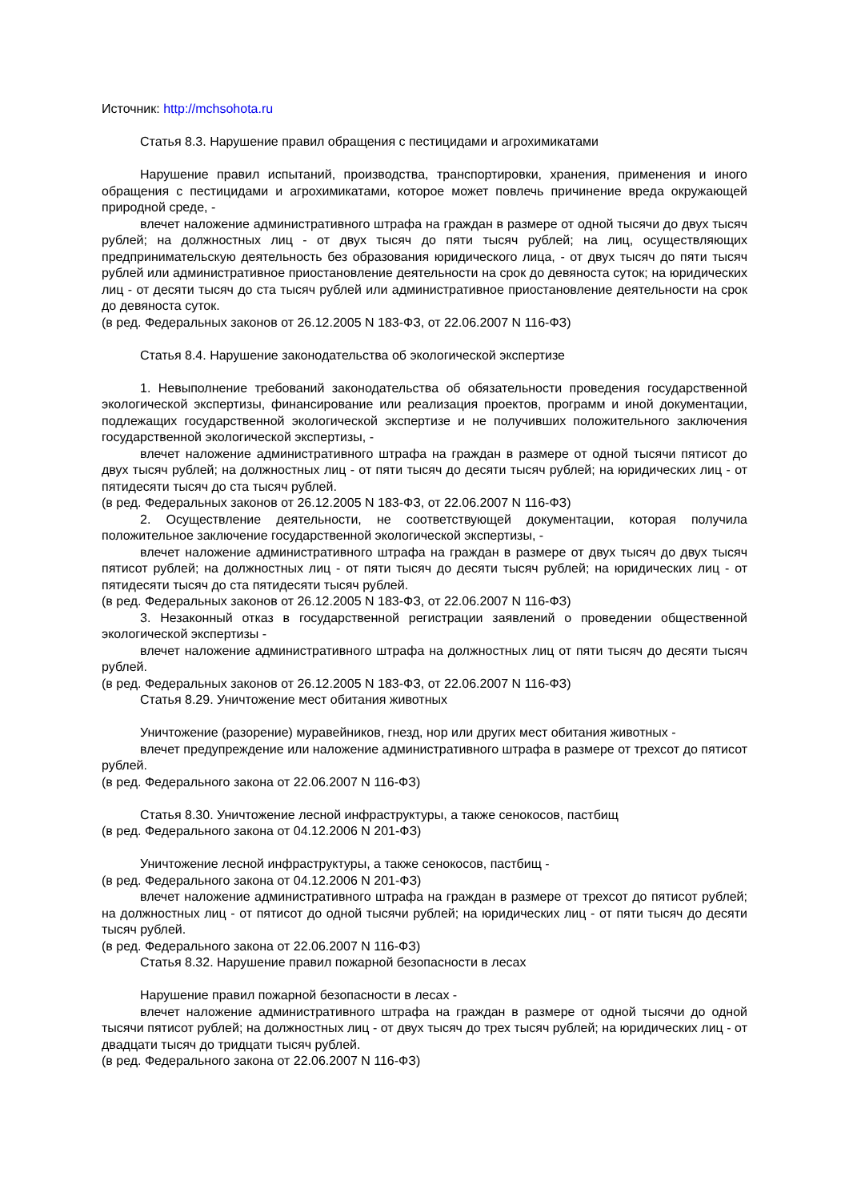Источник: http://mchsohota.ru
Статья 8.3. Нарушение правил обращения с пестицидами и агрохимикатами
Нарушение правил испытаний, производства, транспортировки, хранения, применения и иного обращения с пестицидами и агрохимикатами, которое может повлечь причинение вреда окружающей природной среде, -
влечет наложение административного штрафа на граждан в размере от одной тысячи до двух тысяч рублей; на должностных лиц - от двух тысяч до пяти тысяч рублей; на лиц, осуществляющих предпринимательскую деятельность без образования юридического лица, - от двух тысяч до пяти тысяч рублей или административное приостановление деятельности на срок до девяноста суток; на юридических лиц - от десяти тысяч до ста тысяч рублей или административное приостановление деятельности на срок до девяноста суток.
(в ред. Федеральных законов от 26.12.2005 N 183-ФЗ, от 22.06.2007 N 116-ФЗ)
Статья 8.4. Нарушение законодательства об экологической экспертизе
1. Невыполнение требований законодательства об обязательности проведения государственной экологической экспертизы, финансирование или реализация проектов, программ и иной документации, подлежащих государственной экологической экспертизе и не получивших положительного заключения государственной экологической экспертизы, -
влечет наложение административного штрафа на граждан в размере от одной тысячи пятисот до двух тысяч рублей; на должностных лиц - от пяти тысяч до десяти тысяч рублей; на юридических лиц - от пятидесяти тысяч до ста тысяч рублей.
(в ред. Федеральных законов от 26.12.2005 N 183-ФЗ, от 22.06.2007 N 116-ФЗ)
2. Осуществление деятельности, не соответствующей документации, которая получила положительное заключение государственной экологической экспертизы, -
влечет наложение административного штрафа на граждан в размере от двух тысяч до двух тысяч пятисот рублей; на должностных лиц - от пяти тысяч до десяти тысяч рублей; на юридических лиц - от пятидесяти тысяч до ста пятидесяти тысяч рублей.
(в ред. Федеральных законов от 26.12.2005 N 183-ФЗ, от 22.06.2007 N 116-ФЗ)
3. Незаконный отказ в государственной регистрации заявлений о проведении общественной экологической экспертизы -
влечет наложение административного штрафа на должностных лиц от пяти тысяч до десяти тысяч рублей.
(в ред. Федеральных законов от 26.12.2005 N 183-ФЗ, от 22.06.2007 N 116-ФЗ)
Статья 8.29. Уничтожение мест обитания животных
Уничтожение (разорение) муравейников, гнезд, нор или других мест обитания животных -
влечет предупреждение или наложение административного штрафа в размере от трехсот до пятисот рублей.
(в ред. Федерального закона от 22.06.2007 N 116-ФЗ)
Статья 8.30. Уничтожение лесной инфраструктуры, а также сенокосов, пастбищ
(в ред. Федерального закона от 04.12.2006 N 201-ФЗ)
Уничтожение лесной инфраструктуры, а также сенокосов, пастбищ -
(в ред. Федерального закона от 04.12.2006 N 201-ФЗ)
влечет наложение административного штрафа на граждан в размере от трехсот до пятисот рублей; на должностных лиц - от пятисот до одной тысячи рублей; на юридических лиц - от пяти тысяч до десяти тысяч рублей.
(в ред. Федерального закона от 22.06.2007 N 116-ФЗ)
Статья 8.32. Нарушение правил пожарной безопасности в лесах
Нарушение правил пожарной безопасности в лесах -
влечет наложение административного штрафа на граждан в размере от одной тысячи до одной тысячи пятисот рублей; на должностных лиц - от двух тысяч до трех тысяч рублей; на юридических лиц - от двадцати тысяч до тридцати тысяч рублей.
(в ред. Федерального закона от 22.06.2007 N 116-ФЗ)